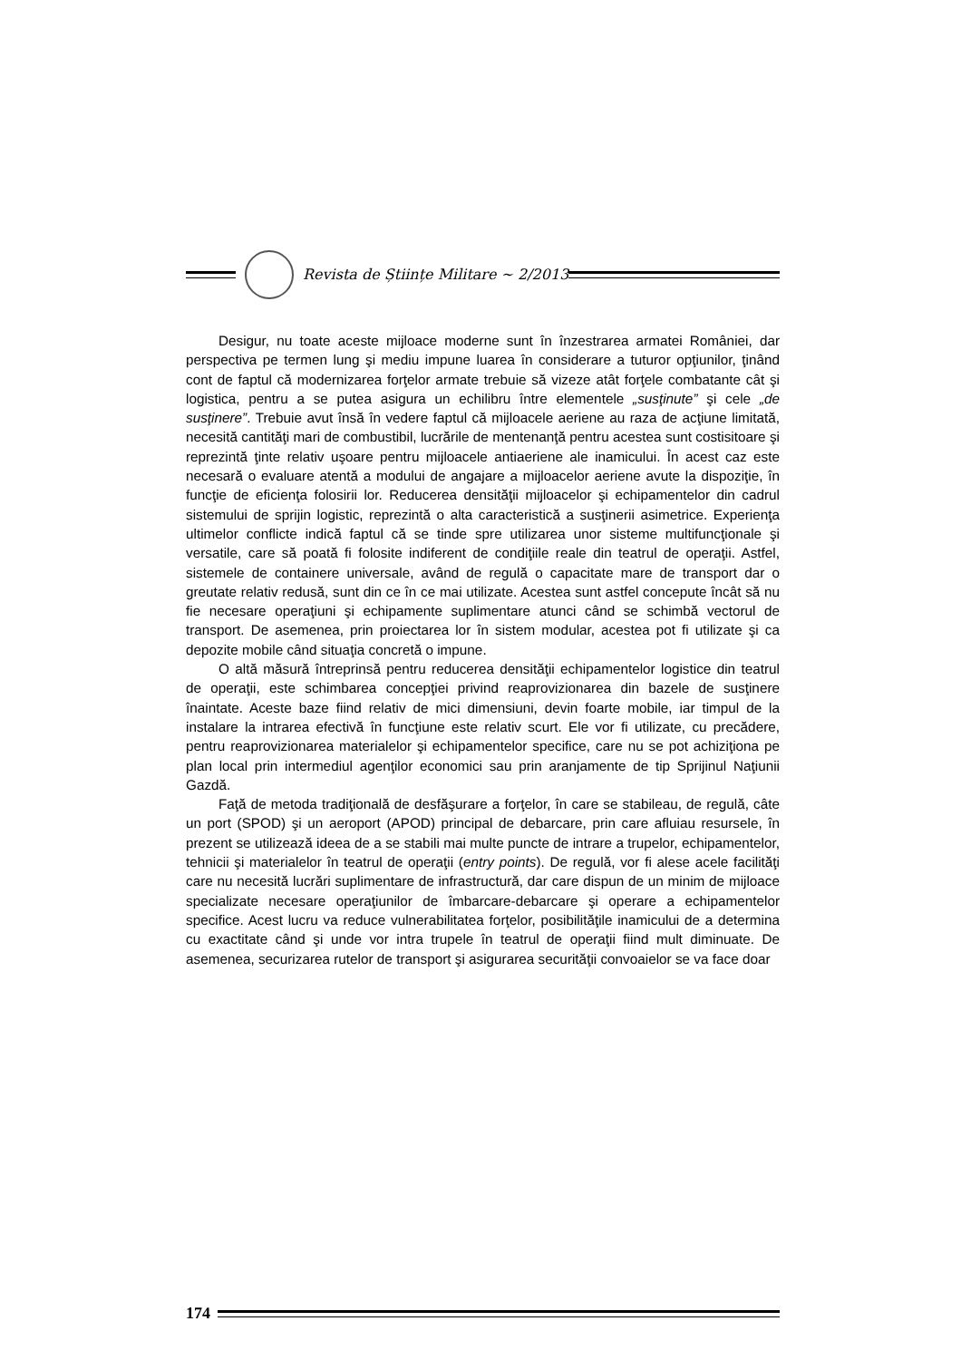Revista de Științe Militare ~ 2/2013
Desigur, nu toate aceste mijloace moderne sunt în înzestrarea armatei României, dar perspectiva pe termen lung şi mediu impune luarea în considerare a tuturor opţiunilor, ţinând cont de faptul că modernizarea forţelor armate trebuie să vizeze atât forţele combatante cât şi logistica, pentru a se putea asigura un echilibru între elementele „susţinute” şi cele „de susţinere”. Trebuie avut însă în vedere faptul că mijloacele aeriene au raza de acţiune limitată, necesită cantităţi mari de combustibil, lucrările de mentenanţă pentru acestea sunt costisitoare şi reprezintă ţinte relativ uşoare pentru mijloacele antiaeriene ale inamicului. În acest caz este necesară o evaluare atentă a modului de angajare a mijloacelor aeriene avute la dispoziţie, în funcţie de eficienţa folosirii lor. Reducerea densităţii mijloacelor şi echipamentelor din cadrul sistemului de sprijin logistic, reprezintă o alta caracteristică a susţinerii asimetrice. Experienţa ultimelor conflicte indică faptul că se tinde spre utilizarea unor sisteme multifuncţionale şi versatile, care să poată fi folosite indiferent de condiţiile reale din teatrul de operaţii. Astfel, sistemele de containere universale, având de regulă o capacitate mare de transport dar o greutate relativ redusă, sunt din ce în ce mai utilizate. Acestea sunt astfel concepute încât să nu fie necesare operaţiuni şi echipamente suplimentare atunci când se schimbă vectorul de transport. De asemenea, prin proiectarea lor în sistem modular, acestea pot fi utilizate şi ca depozite mobile când situaţia concretă o impune.
O altă măsură întreprinsă pentru reducerea densităţii echipamentelor logistice din teatrul de operaţii, este schimbarea concepţiei privind reaprovizionarea din bazele de susţinere înaintate. Aceste baze fiind relativ de mici dimensiuni, devin foarte mobile, iar timpul de la instalare la intrarea efectivă în funcţiune este relativ scurt. Ele vor fi utilizate, cu precădere, pentru reaprovizionarea materialelor şi echipamentelor specifice, care nu se pot achiziţiona pe plan local prin intermediul agenţilor economici sau prin aranjamente de tip Sprijinul Naţiunii Gazdă.
Faţă de metoda tradiţională de desfăşurare a forţelor, în care se stabileau, de regulă, câte un port (SPOD) şi un aeroport (APOD) principal de debarcare, prin care afluiau resursele, în prezent se utilizează ideea de a se stabili mai multe puncte de intrare a trupelor, echipamentelor, tehnicii şi materialelor în teatrul de operaţii (entry points). De regulă, vor fi alese acele facilităţi care nu necesită lucrări suplimentare de infrastructură, dar care dispun de un minim de mijloace specializate necesare operaţiunilor de îmbarcare-debarcare şi operare a echipamentelor specifice. Acest lucru va reduce vulnerabilitatea forţelor, posibilităţile inamicului de a determina cu exactitate când şi unde vor intra trupele în teatrul de operaţii fiind mult diminuate. De asemenea, securizarea rutelor de transport şi asigurarea securităţii convoaielor se va face doar
174